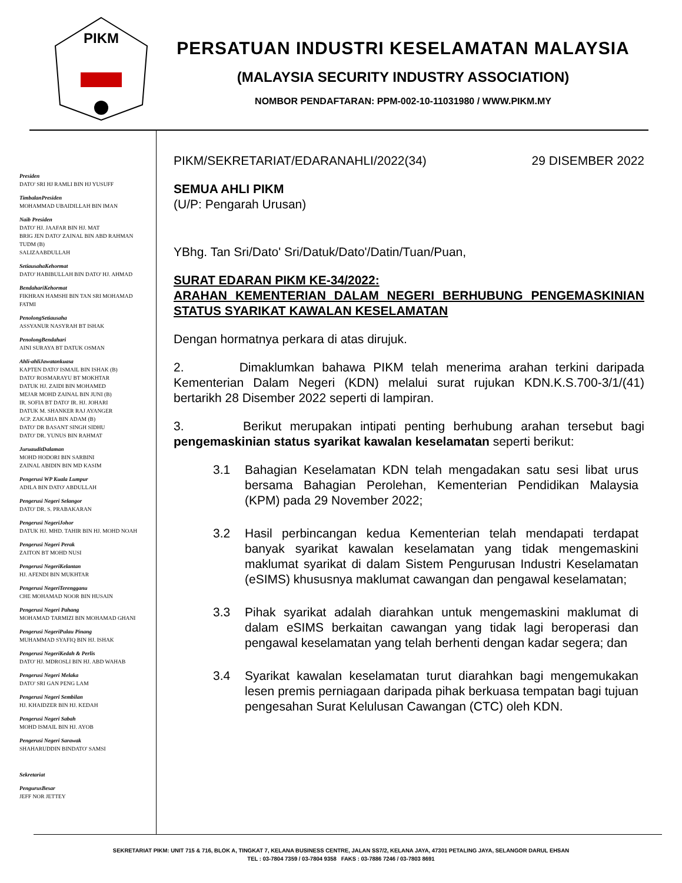PIKM
PERSATUAN INDUSTRI KESELAMATAN MALAYSIA
(MALAYSIA SECURITY INDUSTRY ASSOCIATION)
NOMBOR PENDAFTARAN: PPM-002-10-11031980 / WWW.PIKM.MY
Presiden
DATO' SRI HJ RAMLI BIN HJ YUSUFF
TimbalanPresiden
MOHAMMAD UBAIDILLAH BIN IMAN
Naib Presiden
DATO' HJ. JAAFAR BIN HJ. MAT
BRIG JEN DATO' ZAINAL BIN ABD RAHMAN TUDM (B)
SALIZAABDULLAH
SetiausahaKehormat
DATO' HABIBULLAH BIN DATO' HJ. AHMAD
BendahariKehormat
FIKHRAN HAMSHI BIN TAN SRI MOHAMAD FATMI
PenolongSetiausaha
ASSYANUR NASYRAH BT ISHAK
PenolongBendahari
AINI SURAYA BT DATUK OSMAN
Ahli-ahliJawatankuasa
KAPTEN DATO' ISMAIL BIN ISHAK (B)
DATO' ROSMARAYU BT MOKHTAR
DATUK HJ. ZAIDI BIN MOHAMED
MEJAR MOHD ZAINAL BIN JUNI (B)
IR. SOFIA BT DATO' IR. HJ. JOHARI
DATUK M. SHANKER RAJ AYANGER
ACP. ZAKARIA BIN ADAM (B)
DATO' DR BASANT SINGH SIDHU
DATO' DR. YUNUS BIN RAHMAT
JuruauditDalaman
MOHD HODORI BIN SARBINI
ZAINAL ABIDIN BIN MD KASIM
Pengerusi WP Kuala Lumpur
ADILA BIN DATO' ABDULLAH
Pengerusi Negeri Selangor
DATO' DR. S. PRABAKARAN
Pengerusi NegeriJohor
DATUK HJ. MHD. TAHIR BIN HJ. MOHD NOAH
Pengerusi Negeri Perak
ZAITON BT MOHD NUSI
Pengerusi NegeriKelantan
HJ. AFENDI BIN MUKHTAR
Pengerusi NegeriTerengganu
CHE MOHAMAD NOOR BIN HUSAIN
Pengerusi Negeri Pahang
MOHAMAD TARMIZI BIN MOHAMAD GHANI
Pengerusi NegeriPulau Pinang
MUHAMMAD SYAFIQ BIN HJ. ISHAK
Pengerusi NegeriKedah & Perlis
DATO' HJ. MDROSLI BIN HJ. ABD WAHAB
Pengerusi Negeri Melaka
DATO' SRI GAN PENG LAM
Pengerusi Negeri Sembilan
HJ. KHAIDZER BIN HJ. KEDAH
Pengerusi Negeri Sabah
MOHD ISMAIL BIN HJ. AYOB
Pengerusi Negeri Sarawak
SHAHARUDDIN BINDATO' SAMSI
Sekretariat
PengurusBesar
JEFF NOR JETTEY
PIKM/SEKRETARIAT/EDARANAHLI/2022(34) 29 DISEMBER 2022
SEMUA AHLI PIKM
(U/P: Pengarah Urusan)
YBhg. Tan Sri/Dato' Sri/Datuk/Dato'/Datin/Tuan/Puan,
SURAT EDARAN PIKM KE-34/2022:
ARAHAN KEMENTERIAN DALAM NEGERI BERHUBUNG PENGEMASKINIAN STATUS SYARIKAT KAWALAN KESELAMATAN
Dengan hormatnya perkara di atas dirujuk.
2. Dimaklumkan bahawa PIKM telah menerima arahan terkini daripada Kementerian Dalam Negeri (KDN) melalui surat rujukan KDN.K.S.700-3/1/(41) bertarikh 28 Disember 2022 seperti di lampiran.
3. Berikut merupakan intipati penting berhubung arahan tersebut bagi pengemaskinian status syarikat kawalan keselamatan seperti berikut:
3.1 Bahagian Keselamatan KDN telah mengadakan satu sesi libat urus bersama Bahagian Perolehan, Kementerian Pendidikan Malaysia (KPM) pada 29 November 2022;
3.2 Hasil perbincangan kedua Kementerian telah mendapati terdapat banyak syarikat kawalan keselamatan yang tidak mengemaskini maklumat syarikat di dalam Sistem Pengurusan Industri Keselamatan (eSIMS) khususnya maklumat cawangan dan pengawal keselamatan;
3.3 Pihak syarikat adalah diarahkan untuk mengemaskini maklumat di dalam eSIMS berkaitan cawangan yang tidak lagi beroperasi dan pengawal keselamatan yang telah berhenti dengan kadar segera; dan
3.4 Syarikat kawalan keselamatan turut diarahkan bagi mengemukakan lesen premis perniagaan daripada pihak berkuasa tempatan bagi tujuan pengesahan Surat Kelulusan Cawangan (CTC) oleh KDN.
SEKRETARIAT PIKM: UNIT 715 & 716, BLOK A, TINGKAT 7, KELANA BUSINESS CENTRE, JALAN SS7/2, KELANA JAYA, 47301 PETALING JAYA, SELANGOR DARUL EHSAN
TEL : 03-7804 7359 / 03-7804 9358 FAKS : 03-7886 7246 / 03-7803 8691